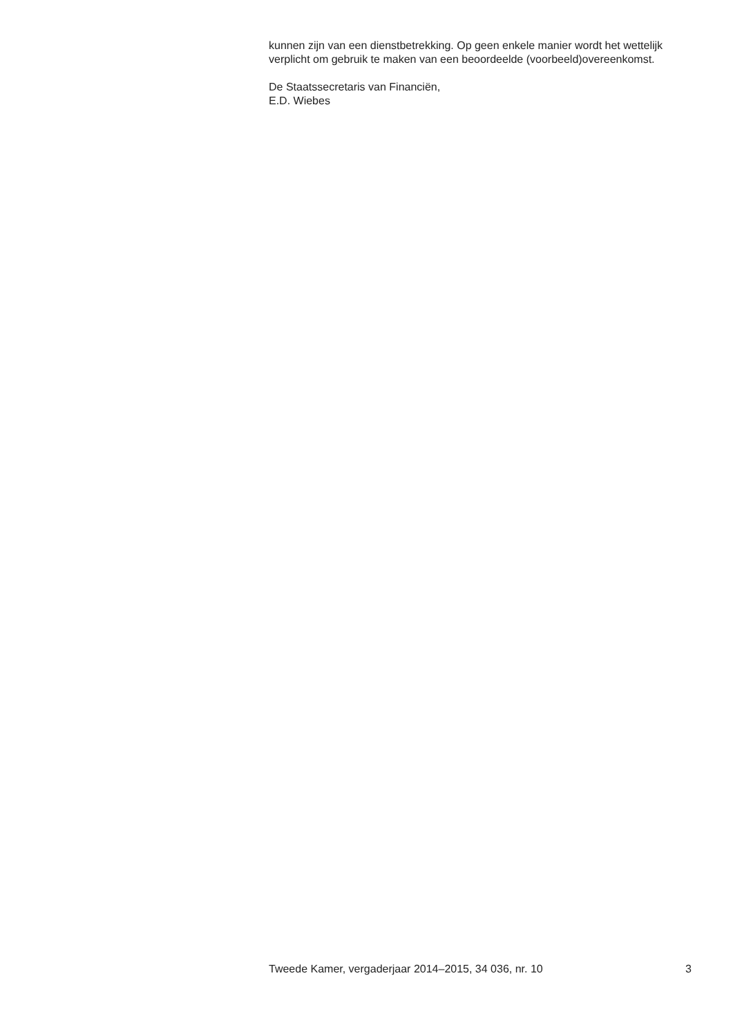kunnen zijn van een dienstbetrekking. Op geen enkele manier wordt het wettelijk verplicht om gebruik te maken van een beoordeelde (voorbeeld)overeenkomst.
De Staatssecretaris van Financiën,
E.D. Wiebes
Tweede Kamer, vergaderjaar 2014–2015, 34 036, nr. 10 3